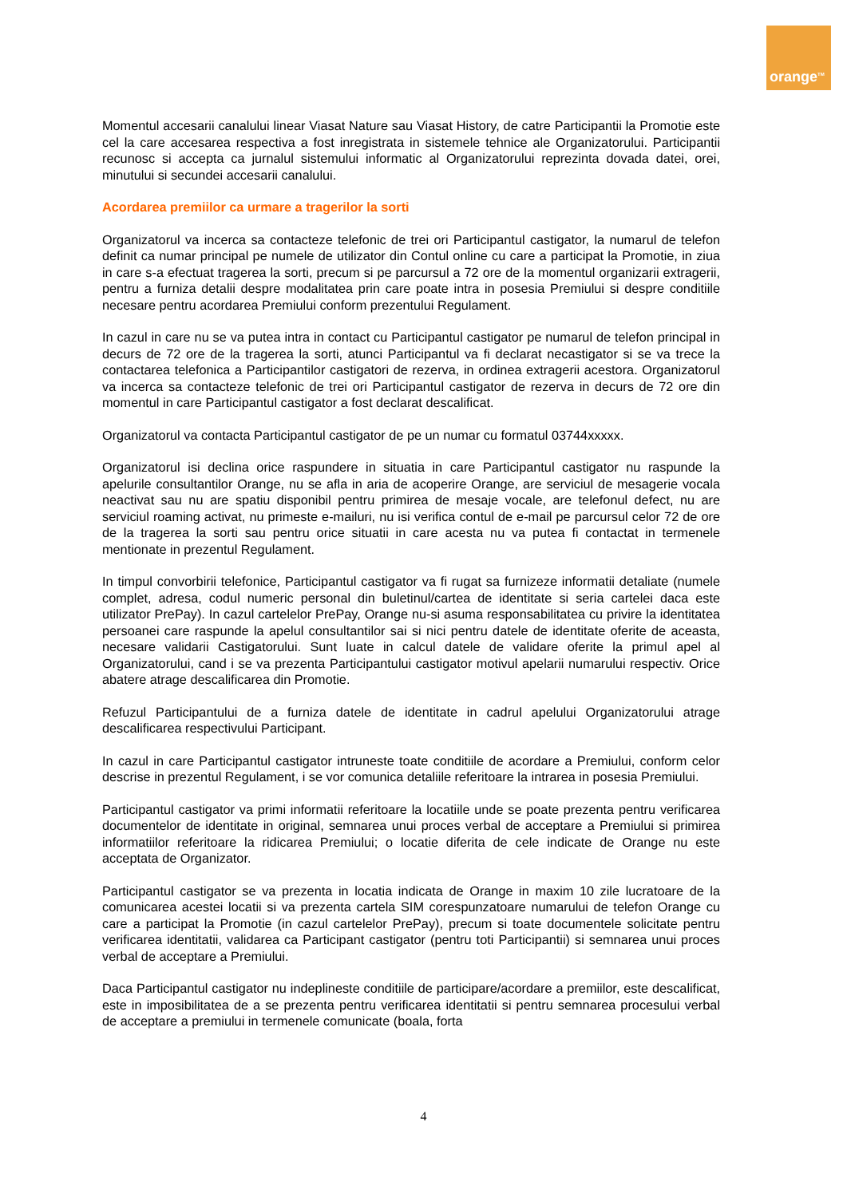orange<sup>TM</sup>
Momentul accesarii canalului linear Viasat Nature sau Viasat History, de catre Participantii la Promotie este cel la care accesarea respectiva a fost inregistrata in sistemele tehnice ale Organizatorului. Participantii recunosc si accepta ca jurnalul sistemului informatic al Organizatorului reprezinta dovada datei, orei, minutului si secundei accesarii canalului.
Acordarea premiilor ca urmare a tragerilor la sorti
Organizatorul va incerca sa contacteze telefonic de trei ori Participantul castigator, la numarul de telefon definit ca numar principal pe numele de utilizator din Contul online cu care a participat la Promotie, in ziua in care s-a efectuat tragerea la sorti, precum si pe parcursul a 72 ore de la momentul organizarii extragerii, pentru a furniza detalii despre modalitatea prin care poate intra in posesia Premiului si despre conditiile necesare pentru acordarea Premiului conform prezentului Regulament.
In cazul in care nu se va putea intra in contact cu Participantul castigator pe numarul de telefon principal in decurs de 72 ore de la tragerea la sorti, atunci Participantul va fi declarat necastigator si se va trece la contactarea telefonica a Participantilor castigatori de rezerva, in ordinea extragerii acestora. Organizatorul va incerca sa contacteze telefonic de trei ori Participantul castigator de rezerva in decurs de 72 ore din momentul in care Participantul castigator a fost declarat descalificat.
Organizatorul va contacta Participantul castigator de pe un numar cu formatul 03744xxxxx.
Organizatorul isi declina orice raspundere in situatia in care Participantul castigator nu raspunde la apelurile consultantilor Orange, nu se afla in aria de acoperire Orange, are serviciul de mesagerie vocala neactivat sau nu are spatiu disponibil pentru primirea de mesaje vocale, are telefonul defect, nu are serviciul roaming activat, nu primeste e-mailuri, nu isi verifica contul de e-mail pe parcursul celor 72 de ore de la tragerea la sorti sau pentru orice situatii in care acesta nu va putea fi contactat in termenele mentionate in prezentul Regulament.
In timpul convorbirii telefonice, Participantul castigator va fi rugat sa furnizeze informatii detaliate (numele complet, adresa, codul numeric personal din buletinul/cartea de identitate si seria cartelei daca este utilizator PrePay). In cazul cartelelor PrePay, Orange nu-si asuma responsabilitatea cu privire la identitatea persoanei care raspunde la apelul consultantilor sai si nici pentru datele de identitate oferite de aceasta, necesare validarii Castigatorului. Sunt luate in calcul datele de validare oferite la primul apel al Organizatorului, cand i se va prezenta Participantului castigator motivul apelarii numarului respectiv. Orice abatere atrage descalificarea din Promotie.
Refuzul Participantului de a furniza datele de identitate in cadrul apelului Organizatorului atrage descalificarea respectivului Participant.
In cazul in care Participantul castigator intruneste toate conditiile de acordare a Premiului, conform celor descrise in prezentul Regulament, i se vor comunica detaliile referitoare la intrarea in posesia Premiului.
Participantul castigator va primi informatii referitoare la locatiile unde se poate prezenta pentru verificarea documentelor de identitate in original, semnarea unui proces verbal de acceptare a Premiului si primirea informatiilor referitoare la ridicarea Premiului; o locatie diferita de cele indicate de Orange nu este acceptata de Organizator.
Participantul castigator se va prezenta in locatia indicata de Orange in maxim 10 zile lucratoare de la comunicarea acestei locatii si va prezenta cartela SIM corespunzatoare numarului de telefon Orange cu care a participat la Promotie (in cazul cartelelor PrePay), precum si toate documentele solicitate pentru verificarea identitatii, validarea ca Participant castigator (pentru toti Participantii) si semnarea unui proces verbal de acceptare a Premiului.
Daca Participantul castigator nu indeplineste conditiile de participare/acordare a premiilor, este descalificat, este in imposibilitatea de a se prezenta pentru verificarea identitatii si pentru semnarea procesului verbal de acceptare a premiului in termenele comunicate (boala, forta
4